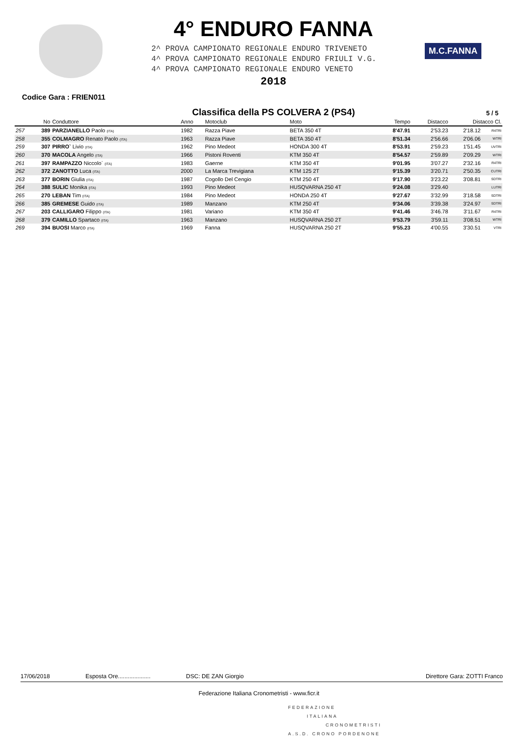4° ENDURO FANNA
2^ PROVA CAMPIONATO REGIONALE ENDURO TRIVENETO
4^ PROVA CAMPIONATO REGIONALE ENDURO FRIULI V.G.
4^ PROVA CAMPIONATO REGIONALE ENDURO VENETO
2018
M.C.FANNA
Codice Gara : FRIEN011
Classifica della PS COLVERA 2 (PS4)
5 / 5
| | No | Conduttore | Anno | Motoclub | Moto | Tempo | Distacco | Distacco Cl. | |
| --- | --- | --- | --- | --- | --- | --- | --- | --- | --- |
| 257 | 389 | PARZIANELLO Paolo (ITA) | 1982 | Razza Piave | BETA 350 4T | 8'47.91 | 2'53.23 | 2'18.12 | R4TRI |
| 258 | 355 | COLMAGRO Renato Paolo (ITA) | 1963 | Razza Piave | BETA 350 4T | 8'51.34 | 2'56.66 | 2'06.06 | WTRI |
| 259 | 307 | PIRRO` Livio (ITA) | 1962 | Pino Medeot | HONDA 300 4T | 8'53.91 | 2'59.23 | 1'51.45 | UVTRI |
| 260 | 370 | MACOLA Angelo (ITA) | 1966 | Pistoni Roventi | KTM 350 4T | 8'54.57 | 2'59.89 | 2'09.29 | WTRI |
| 261 | 397 | RAMPAZZO Niccolo` (ITA) | 1983 | Gaerne | KTM 350 4T | 9'01.95 | 3'07.27 | 2'32.16 | R4TRI |
| 262 | 372 | ZANOTTO Luca (ITA) | 2000 | La Marca Trevigiana | KTM 125 2T | 9'15.39 | 3'20.71 | 2'50.35 | CUTRI |
| 263 | 377 | BORIN Giulia (ITA) | 1987 | Cogollo Del Cengio | KTM 250 4T | 9'17.90 | 3'23.22 | 3'08.81 | SDTRI |
| 264 | 388 | SULIC Monika (ITA) | 1993 | Pino Medeot | HUSQVARNA 250 4T | 9'24.08 | 3'29.40 | | LUTRI |
| 265 | 270 | LEBAN Tim (ITA) | 1984 | Pino Medeot | HONDA 250 4T | 9'27.67 | 3'32.99 | 3'18.58 | SDTRI |
| 266 | 385 | GREMESE Guido (ITA) | 1989 | Manzano | KTM 250 4T | 9'34.06 | 3'39.38 | 3'24.97 | SDTRI |
| 267 | 203 | CALLIGARO Filippo (ITA) | 1981 | Variano | KTM 350 4T | 9'41.46 | 3'46.78 | 3'11.67 | R4TRI |
| 268 | 379 | CAMILLO Spartaco (ITA) | 1963 | Manzano | HUSQVARNA 250 2T | 9'53.79 | 3'59.11 | 3'08.51 | WTRI |
| 269 | 394 | BUOSI Marco (ITA) | 1969 | Fanna | HUSQVARNA 250 2T | 9'55.23 | 4'00.55 | 3'30.51 | VTRI |
17/06/2018 Esposta Ore.................... DSC: DE ZAN Giorgio Direttore Gara: ZOTTI Franco
Federazione Italiana Cronometristi - www.ficr.it
FEDERAZIONE
ITALIANA
CRONOMETRISTI
A.S.D. CRONO PORDENONE